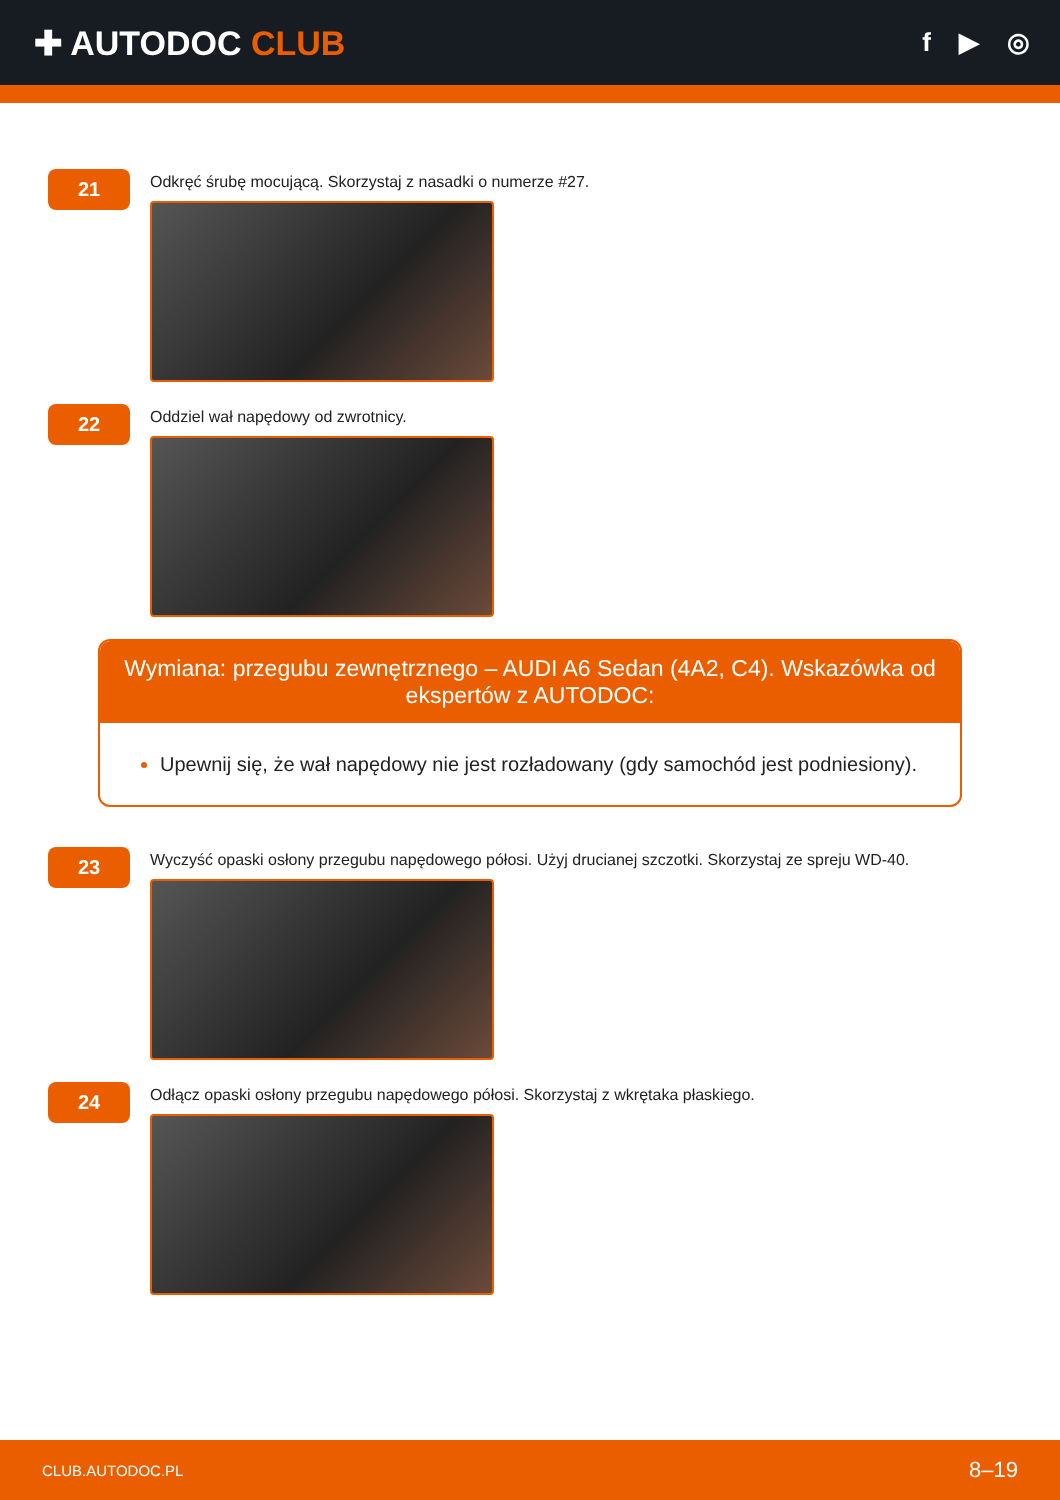✚ AUTODOC CLUB
f ▶ ◎
21
Odkręć śrubę mocującą. Skorzystaj z nasadki o numerze #27.
22
Oddziel wał napędowy od zwrotnicy.
Wymiana: przegubu zewnętrznego – AUDI A6 Sedan (4A2, C4). Wskazówka od ekspertów z AUTODOC:
Upewnij się, że wał napędowy nie jest rozładowany (gdy samochód jest podniesiony).
23
Wyczyść opaski osłony przegubu napędowego półosi. Użyj drucianej szczotki. Skorzystaj ze spreju WD-40.
24
Odłącz opaski osłony przegubu napędowego półosi. Skorzystaj z wkrętaka płaskiego.
CLUB.AUTODOC.PL 8–19